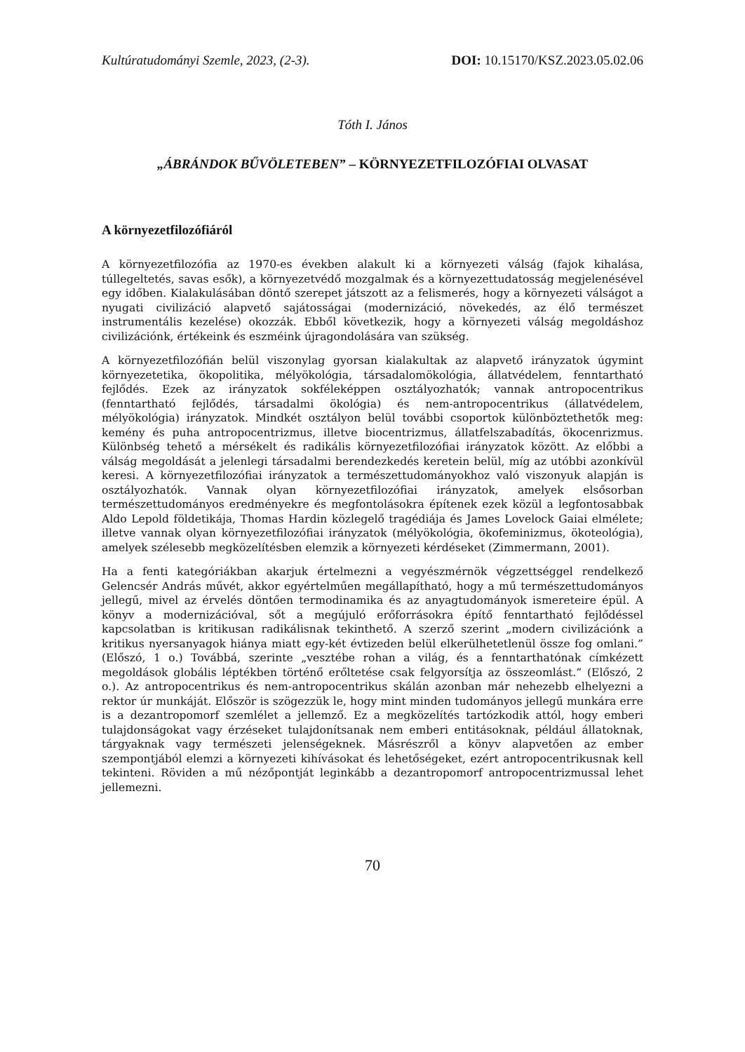Kultúratudományi Szemle, 2023, (2-3). DOI: 10.15170/KSZ.2023.05.02.06
Tóth I. János
„ÁBRÁNDOK BŰVÖLETEBEN” – KÖRNYEZETFILOZÓFIAI OLVASAT
A környezetfilozófiáról
A környezetfilozófia az 1970-es években alakult ki a környezeti válság (fajok kihalása, túllegeltetés, savas esők), a környezetvédő mozgalmak és a környezettudatosság megjelenésével egy időben. Kialakulásában döntő szerepet játszott az a felismerés, hogy a környezeti válságot a nyugati civilizáció alapvető sajátosságai (modernizáció, növekedés, az élő természet instrumentális kezelése) okozzák. Ebből következik, hogy a környezeti válság megoldáshoz civilizációnk, értékeink és eszméink újragondolására van szükség.
A környezetfilozófián belül viszonylag gyorsan kialakultak az alapvető irányzatok úgymint környezetetika, ökopolitika, mélyökológia, társadalomökológia, állatvédelem, fenntartható fejlődés. Ezek az irányzatok sokféleképpen osztályozhatók; vannak antropocentrikus (fenntartható fejlődés, társadalmi ökológia) és nem-antropocentrikus (állatvédelem, mélyökológia) irányzatok. Mindkét osztályon belül további csoportok különböztethetők meg: kemény és puha antropocentrizmus, illetve biocentrizmus, állatfelszabadítás, ökocenrizmus. Különbség tehető a mérsékelt és radikális környezetfilozófiai irányzatok között. Az előbbi a válság megoldását a jelenlegi társadalmi berendezkedés keretein belül, míg az utóbbi azonkívül keresi. A környezetfilozófiai irányzatok a természettudományokhoz való viszonyuk alapján is osztályozhatók. Vannak olyan környezetfilozófiai irányzatok, amelyek elsősorban természettudományos eredményekre és megfontolásokra építenek ezek közül a legfontosabbak Aldo Lepold földetikája, Thomas Hardin közlegelő tragédiája és James Lovelock Gaiai elmélete; illetve vannak olyan környezetfilozófiai irányzatok (mélyökológia, ökofeminizmus, ökoteológia), amelyek szélesebb megközelítésben elemzik a környezeti kérdéseket (Zimmermann, 2001).
Ha a fenti kategóriákban akarjuk értelmezni a vegyészmérnök végzettséggel rendelkező Gelencsér András művét, akkor egyértelműen megállapítható, hogy a mű természettudományos jellegű, mivel az érvelés döntően termodinamika és az anyagtudományok ismereteire épül. A könyv a modernizációval, sőt a megújuló erőforrásokra építő fenntartható fejlődéssel kapcsolatban is kritikusan radikálisnak tekinthető. A szerző szerint „modern civilizációnk a kritikus nyersanyagok hiánya miatt egy-két évtizeden belül elkerülhetetlenül össze fog omlani.” (Előszó, 1 o.) Továbbá, szerinte „vesztébe rohan a világ, és a fenntarthatónak címkézett megoldások globális léptékben történő erőltetése csak felgyorsítja az összeomlást.” (Előszó, 2 o.). Az antropocentrikus és nem-antropocentrikus skálán azonban már nehezebb elhelyezni a rektor úr munkáját. Először is szögezzük le, hogy mint minden tudományos jellegű munkára erre is a dezantropomorf szemlélet a jellemző. Ez a megközelítés tartózkodik attól, hogy emberi tulajdonságokat vagy érzéseket tulajdonítsanak nem emberi entitásoknak, például állatoknak, tárgyaknak vagy természeti jelenségeknek. Másrészről a könyv alapvetően az ember szempontjából elemzi a környezeti kihívásokat és lehetőségeket, ezért antropocentrikusnak kell tekinteni. Röviden a mű nézőpontját leginkább a dezantropomorf antropocentrizmussal lehet jellemezni.
70